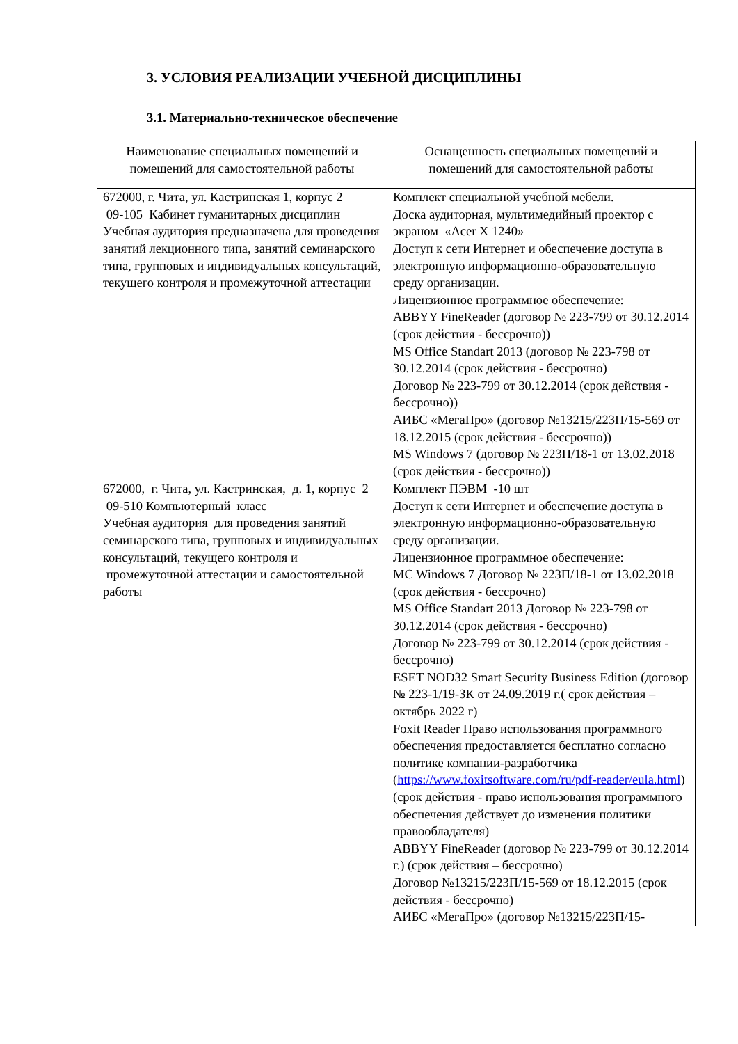3. УСЛОВИЯ РЕАЛИЗАЦИИ УЧЕБНОЙ ДИСЦИПЛИНЫ
3.1. Материально-техническое обеспечение
| Наименование специальных помещений и помещений для самостоятельной работы | Оснащенность специальных помещений и помещений для самостоятельной работы |
| --- | --- |
| 672000, г. Чита, ул. Кастринская 1, корпус 2 09-105 Кабинет гуманитарных дисциплин Учебная аудитория предназначена для проведения занятий лекционного типа, занятий семинарского типа, групповых и индивидуальных консультаций, текущего контроля и промежуточной аттестации | Комплект специальной учебной мебели. Доска аудиторная, мультимедийный проектор с экраном «Acer X 1240» Доступ к сети Интернет и обеспечение доступа в электронную информационно-образовательную среду организации. Лицензионное программное обеспечение: ABBYY FineReader (договор № 223-799 от 30.12.2014 (срок действия - бессрочно)) MS Office Standart 2013 (договор № 223-798 от 30.12.2014 (срок действия - бессрочно) Договор № 223-799 от 30.12.2014 (срок действия - бессрочно)) АИБС «МегаПро» (договор №13215/223П/15-569 от 18.12.2015 (срок действия - бессрочно)) MS Windows 7 (договор № 223П/18-1 от 13.02.2018 (срок действия - бессрочно)) |
| 672000, г. Чита, ул. Кастринская, д. 1, корпус 2 09-510 Компьютерный класс Учебная аудитория для проведения занятий семинарского типа, групповых и индивидуальных консультаций, текущего контроля и промежуточной аттестации и самостоятельной работы | Комплект ПЭВМ -10 шт Доступ к сети Интернет и обеспечение доступа в электронную информационно-образовательную среду организации. Лицензионное программное обеспечение: MC Windows 7 Договор № 223П/18-1 от 13.02.2018 (срок действия - бессрочно) MS Office Standart 2013 Договор № 223-798 от 30.12.2014 (срок действия - бессрочно) Договор № 223-799 от 30.12.2014 (срок действия - бессрочно) ESET NOD32 Smart Security Business Edition (договор № 223-1/19-ЗК от 24.09.2019 г.( срок действия –октябрь 2022 г) Foxit Reader Право использования программного обеспечения предоставляется бесплатно согласно политике компании-разработчика ( https://www.foxitsoftware.com/ru/pdf-reader/eula.html ) (срок действия - право использования программного обеспечения действует до изменения политики правообладателя) ABBYY FineReader (договор № 223-799 от 30.12.2014 г.) (срок действия – бессрочно) Договор №13215/223П/15-569 от 18.12.2015 (срок действия - бессрочно) АИБС «МегаПро» (договор №13215/223П/15- |